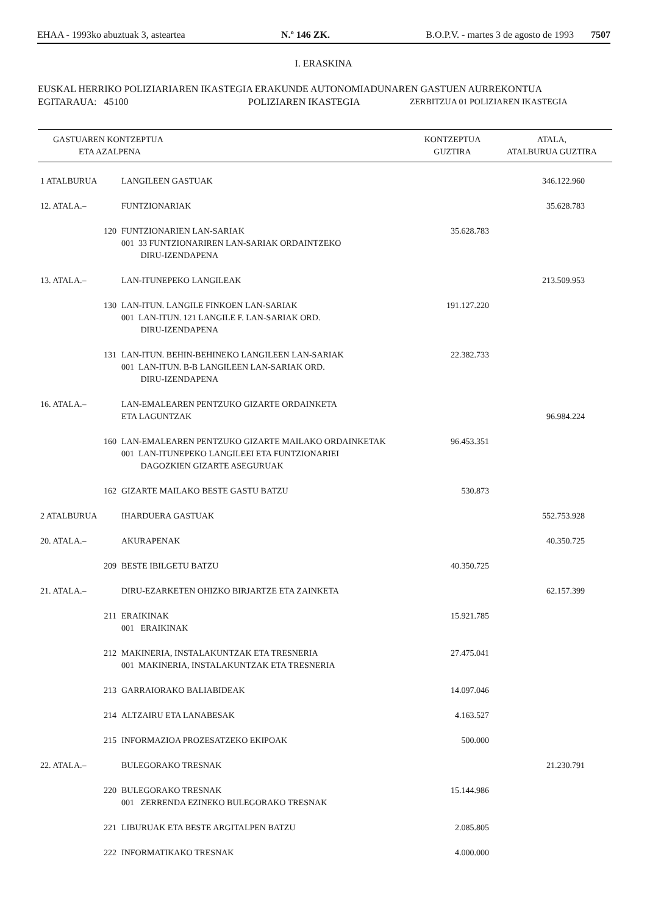EHAA - 1993ko abuztuak 3, asteartea N.º 146 ZK. B.O.P.V. - martes 3 de agosto de 1993 7507
I. ERASKINA
EUSKAL HERRIKO POLIZIARIAREN IKASTEGIA ERAKUNDE AUTONOMIADUNAREN GASTUEN AURREKONTUA
EGITARAUA: 45100 POLIZIAREN IKASTEGIA ZERBITZUA 01 POLIZIAREN IKASTEGIA
| GASTUAREN KONTZEPTUA ETA AZALPENA | | KONTZEPTUA GUZTIRA | ATALA, ATALBURUA GUZTIRA |
| --- | --- | --- | --- |
| 1 ATALBURUA | LANGILEEN GASTUAK | | 346.122.960 |
| 12. ATALA.– | FUNTZIONARIAK | | 35.628.783 |
| 120 | FUNTZIONARIEN LAN-SARIAK 001 33 FUNTZIONARIREN LAN-SARIAK ORDAINTZEKO DIRU-IZENDAPENA | 35.628.783 | |
| 13. ATALA.– | LAN-ITUNEPEKO LANGILEAK | | 213.509.953 |
| 130 | LAN-ITUN. LANGILE FINKOEN LAN-SARIAK 001 LAN-ITUN. 121 LANGILE F. LAN-SARIAK ORD. DIRU-IZENDAPENA | 191.127.220 | |
| 131 | LAN-ITUN. BEHIN-BEHINEKO LANGILEEN LAN-SARIAK 001 LAN-ITUN. B-B LANGILEEN LAN-SARIAK ORD. DIRU-IZENDAPENA | 22.382.733 | |
| 16. ATALA.– | LAN-EMALEAREN PENTZUKO GIZARTE ORDAINKETA ETA LAGUNTZAK | | 96.984.224 |
| 160 | LAN-EMALEAREN PENTZUKO GIZARTE MAILAKO ORDAINKETAK 001 LAN-ITUNEPEKO LANGILEEI ETA FUNTZIONARIEI DAGOZKIEN GIZARTE ASEGURUAK | 96.453.351 | |
| 162 | GIZARTE MAILAKO BESTE GASTU BATZU | 530.873 | |
| 2 ATALBURUA | IHARDUERA GASTUAK | | 552.753.928 |
| 20. ATALA.– | AKURAPENAK | | 40.350.725 |
| 209 | BESTE IBILGETU BATZU | 40.350.725 | |
| 21. ATALA.– | DIRU-EZARKETEN OHIZKO BIRJARTZE ETA ZAINKETA | | 62.157.399 |
| 211 | ERAIKINAK 001 ERAIKINAK | 15.921.785 | |
| 212 | MAKINERIA, INSTALAKUNTZAK ETA TRESNERIA 001 MAKINERIA, INSTALAKUNTZAK ETA TRESNERIA | 27.475.041 | |
| 213 | GARRAIORAKO BALIABIDEAK | 14.097.046 | |
| 214 | ALTZAIRU ETA LANABESAK | 4.163.527 | |
| 215 | INFORMAZIOA PROZESATZEKO EKIPOAK | 500.000 | |
| 22. ATALA.– | BULEGORAKO TRESNAK | | 21.230.791 |
| 220 | BULEGORAKO TRESNAK 001 ZERRENDA EZINEKO BULEGORAKO TRESNAK | 15.144.986 | |
| 221 | LIBURUAK ETA BESTE ARGITALPEN BATZU | 2.085.805 | |
| 222 | INFORMATIKAKO TRESNAK | 4.000.000 | |